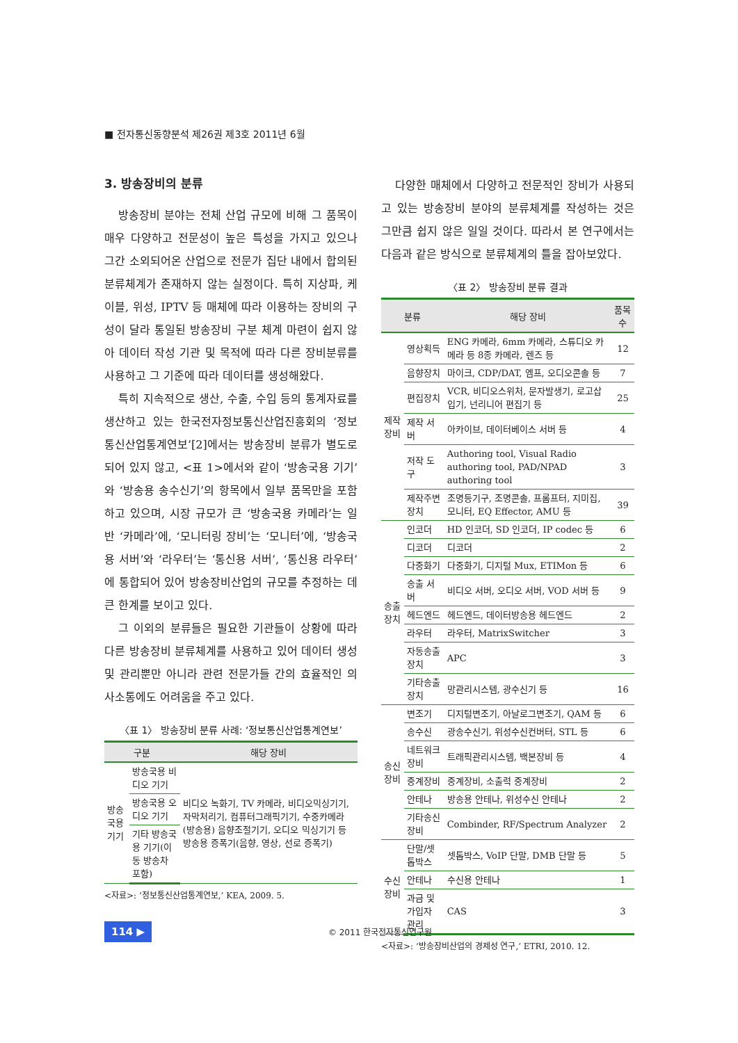■ 전자통신동향분석 제26권 제3호 2011년 6월
3. 방송장비의 분류
방송장비 분야는 전체 산업 규모에 비해 그 품목이 매우 다양하고 전문성이 높은 특성을 가지고 있으나 그간 소외되어온 산업으로 전문가 집단 내에서 합의된 분류체계가 존재하지 않는 실정이다. 특히 지상파, 케이블, 위성, IPTV 등 매체에 따라 이용하는 장비의 구성이 달라 통일된 방송장비 구분 체계 마련이 쉽지 않아 데이터 작성 기관 및 목적에 따라 다른 장비분류를 사용하고 그 기준에 따라 데이터를 생성해왔다.
특히 지속적으로 생산, 수출, 수입 등의 통계자료를 생산하고 있는 한국전자정보통신산업진흥회의 ‘정보통신산업통계연보’[2]에서는 방송장비 분류가 별도로 되어 있지 않고, <표 1>에서와 같이 ‘방송국용 기기’와 ‘방송용 송수신기’의 항목에서 일부 품목만을 포함하고 있으며, 시장 규모가 큰 ‘방송국용 카메라’는 일반 ‘카메라’에, ‘모니터링 장비’는 ‘모니터’에, ‘방송국용 서버’와 ‘라우터’는 ‘통신용 서버’, ‘통신용 라우터’에 통합되어 있어 방송장비산업의 규모를 추정하는 데 큰 한계를 보이고 있다.
그 이외의 분류들은 필요한 기관들이 상황에 따라 다른 방송장비 분류체계를 사용하고 있어 데이터 생성 및 관리뿐만 아니라 관련 전문가들 간의 효율적인 의사소통에도 어려움을 주고 있다.
〈표 1〉 방송장비 분류 사례: ‘정보통신산업통계연보’
| 구분 | | 해당 장비 |
| --- | --- | --- |
| 방송국용 기기 | 방송국용 비디오 기기 | 비디오 녹화기, TV 카메라, 비디오믹싱기기, 자막처리기, 컴퓨터그래픽기기, 수중카메라(방송용) 음향조절기기, 오디오 믹싱기기 등 방송용 증폭기(음향, 영상, 선로 증폭기) |
| | 방송국용 오디오 기기 | |
| | 기타 방송국용 기기(이동 방송차 포함) | |
<자료>: ‘정보통신산업통계연보,’ KEA, 2009. 5.
다양한 매체에서 다양하고 전문적인 장비가 사용되고 있는 방송장비 분야의 분류체계를 작성하는 것은 그만큼 쉽지 않은 일일 것이다. 따라서 본 연구에서는 다음과 같은 방식으로 분류체계의 틀을 잡아보았다.
〈표 2〉 방송장비 분류 결과
| 분류 | | 해당 장비 | 품목 수 |
| --- | --- | --- | --- |
| 제작장비 | 영상획득 | ENG 카메라, 6mm 카메라, 스튜디오 카메라 등 8종 카메라, 렌즈 등 | 12 |
| | 음향장치 | 마이크, CDP/DAT, 엠프, 오디오콘솔 등 | 7 |
| | 편집장치 | VCR, 비디오스위처, 문자발생기, 로고삽입기, 넌리니어 편집기 등 | 25 |
| | 제작 서버 | 아카이브, 데이터베이스 서버 등 | 4 |
| | 저작 도구 | Authoring tool, Visual Radio authoring tool, PAD/NPAD authoring tool | 3 |
| | 제작주변장치 | 조명등기구, 조명콘솔, 프롬프터, 지미집, 모니터, EQ Effector, AMU 등 | 39 |
| 송출장치 | 인코더 | HD 인코더, SD 인코더, IP codec 등 | 6 |
| | 디코더 | 디코더 | 2 |
| | 다중화기 | 다중화기, 디지털 Mux, ETIMon 등 | 6 |
| | 송출 서버 | 비디오 서버, 오디오 서버, VOD 서버 등 | 9 |
| | 헤드엔드 | 헤드엔드, 데이터방송용 헤드엔드 | 2 |
| | 라우터 | 라우터, MatrixSwitcher | 3 |
| | 자동송출장치 | APC | 3 |
| | 기타송출장치 | 망관리시스템, 광수신기 등 | 16 |
| 송신장비 | 변조기 | 디지털변조기, 아날로그변조기, QAM 등 | 6 |
| | 송수신 | 광송수신기, 위성수신컨버터, STL 등 | 6 |
| | 네트워크장비 | 트래픽관리시스템, 백본장비 등 | 4 |
| | 중계장비 | 중계장비, 소출력 중계장비 | 2 |
| | 안테나 | 방송용 안테나, 위성수신 안테나 | 2 |
| | 기타송신장비 | Combinder, RF/Spectrum Analyzer | 2 |
| 수신장비 | 단말/셋톱박스 | 셋톱박스, VoIP 단말, DMB 단말 등 | 5 |
| | 안테나 | 수신용 안테나 | 1 |
| | 과금 및 가입자 관리 | CAS | 3 |
<자료>: ‘방송장비산업의 경제성 연구,’ ETRI, 2010. 12.
114 ▶ © 2011 한국전자통신연구원